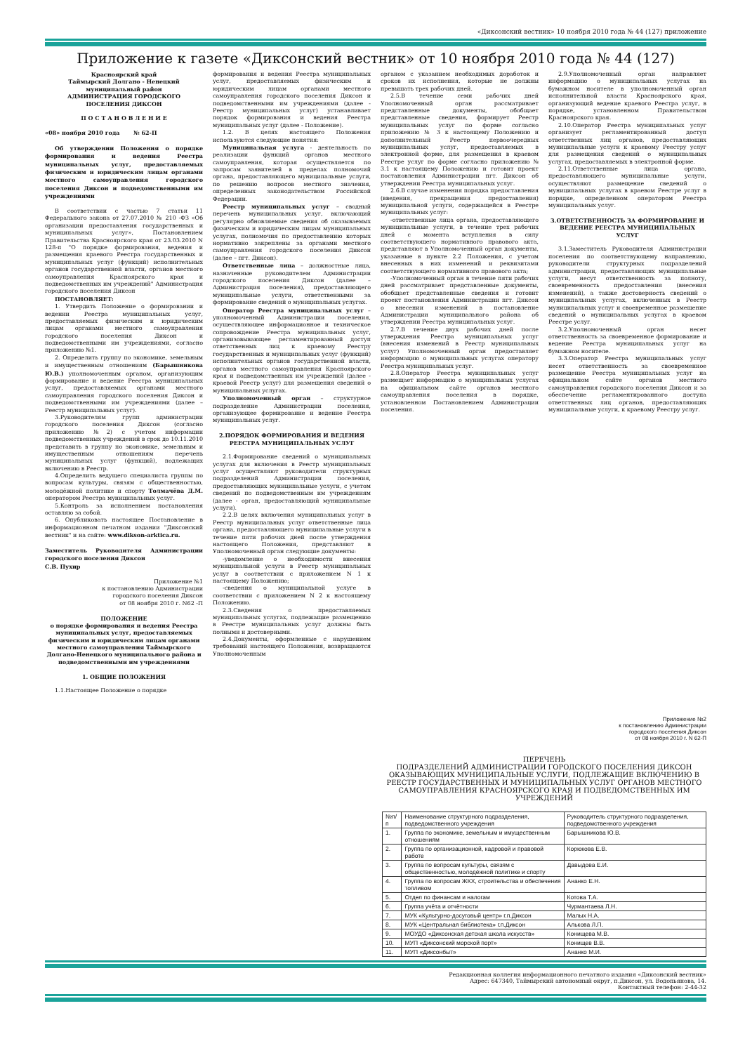«Диксонский вестник» 10 ноября 2010 года № 44 (127) приложение
Приложение к газете «Диксонский вестник» от 10 ноября 2010 года № 44 (127)
Красноярский край
Таймырский Долгано - Ненецкий муниципальный район
АДМИНИСТРАЦИЯ ГОРОДСКОГО ПОСЕЛЕНИЯ ДИКСОН
П О С Т А Н О В Л Е Н И Е
«08» ноября 2010 года № 62-П
Об утверждении Положения о порядке формирования и ведения Реестра муниципальных услуг, предоставляемых физическим и юридическим лицам органами местного самоуправления городского поселения Диксон и подведомственными им учреждениями
В соответствии с частью 7 статьи 11 Федерального закона от 27.07.2010 № 210 -ФЗ «Об организации предоставления государственных и муниципальных услуг», Постановлением Правительства Красноярского края от 23.03.2010 N 128-п "О порядке формирования, ведения и размещения краевого Реестра государственных и муниципальных услуг (функций) исполнительных органов государственной власти, органов местного самоуправления Красноярского края и подведомственных им учреждений" Администрация городского поселения Диксон
ПОСТАНОВЛЯЕТ:
1. Утвердить Положение о формировании и ведении Реестра муниципальных услуг, предоставляемых физическим и юридическим лицам органами местного самоуправления городского поселения Диксон и подведомственными им учреждениями, согласно приложению №1.
2. Определить группу по экономике, земельным и имущественным отношениям (Барышникова Ю.В.) уполномоченным органом, организующим формирование и ведение Реестра муниципальных услуг, предоставляемых органами местного самоуправления городского поселения Диксон и подведомственными им учреждениями (далее – Реестр муниципальных услуг).
3.Руководителям групп администрации городского поселения Диксон (согласно приложению №2) с учетом информации подведомственных учреждений в срок до 10.11.2010 представить в группу по экономике, земельным и имущественным отношениям перечень муниципальных услуг (функций), подлежащих включению в Реестр.
4.Определить ведущего специалиста группы по вопросам культуры, связям с общественностью, молодёжной политике и спорту Толмачёва Д.М. оператором Реестра муниципальных услуг.
5.Контроль за исполнением постановления оставляю за собой.
6. Опубликовать настоящее Постановление в информационном печатном издании "Диксонский вестник" и на сайте: www.dikson-arktica.ru.
Заместитель Руководителя Администрации городского поселения Диксон
С.В. Пухир
Приложение №1
к постановлению Администрации
городского поселения Диксон
от 08 ноября 2010 г. N62 -П
ПОЛОЖЕНИЕ
о порядке формирования и ведения Реестра муниципальных услуг, предоставляемых физическим и юридическим лицам органами местного самоуправления Таймырского Долгано-Ненецкого муниципального района и подведомственными им учреждениями
1. ОБЩИЕ ПОЛОЖЕНИЯ
1.1.Настоящее Положение о порядке
формирования и ведения Реестра муниципальных услуг, предоставляемых физическим и юридическим лицам органами местного самоуправления городского поселения Диксон и подведомственными им учреждениями (далее - Реестр муниципальных услуг) устанавливает порядок формирования и ведения Реестра муниципальных услуг (далее - Положение).
1.2. В целях настоящего Положения используются следующие понятия:
Муниципальная услуга - деятельность по реализации функций органов местного самоуправления, которая осуществляется по запросам заявителей в пределах полномочий органа, предоставляющего муниципальные услуги, по решению вопросов местного значения, определенных законодательством Российской Федерации.
Реестр муниципальных услуг – сводный перечень муниципальных услуг, включающий регулярно обновляемые сведения об оказываемых физическим и юридическим лицам муниципальных услугах, полномочия по предоставлению которых нормативно закреплены за органами местного самоуправления городского поселения Диксон (далее – пгт. Диксон).
Ответственные лица – должностные лица, назначенные руководителем Администрации городского поселения Диксон (далее – Администрация поселения), предоставляющего муниципальные услуги, ответственными за формирование сведений о муниципальных услугах.
Оператор Реестра муниципальных услуг – уполномоченный Администрации поселения, осуществляющее информационное и техническое сопровождение Реестра муниципальных услуг, организовывающее регламентированный доступ ответственных лиц к краевому Реестру государственных и муниципальных услуг (функций) исполнительных органов государственной власти, органов местного самоуправления Красноярского края и подведомственных им учреждений (далее - краевой Реестр услуг) для размещения сведений о муниципальных услугах.
Уполномоченный орган – структурное подразделение Администрации поселения, организующее формирование и ведение Реестра муниципальных услуг.
2.ПОРЯДОК ФОРМИРОВАНИЯ И ВЕДЕНИЯ РЕЕСТРА МУНИЦИПАЛЬНЫХ УСЛУГ
2.1.Формирование сведений о муниципальных услугах для включения в Реестр муниципальных услуг осуществляют руководители структурных подразделений Администрации поселения, предоставляющих муниципальные услуги, с учетом сведений по подведомственным им учреждениям (далее - орган, предоставляющий муниципальные услуги).
2.2.В целях включения муниципальных услуг в Реестр муниципальных услуг ответственные лица органа, предоставляющего муниципальные услуги в течение пяти рабочих дней после утверждения настоящего Положения, представляют в Уполномоченный орган следующие документы:
-уведомление о необходимости внесения муниципальной услуги в Реестр муниципальных услуг в соответствии с приложением N 1 к настоящему Положению;
-сведения о муниципальной услуге в соответствии с приложением N 2 к настоящему Положению.
2.3.Сведения о предоставляемых муниципальных услугах, подлежащие размещению в Реестре муниципальных услуг должны быть полными и достоверными.
2.4.Документы, оформленные с нарушением требований настоящего Положения, возвращаются Уполномоченным
органом с указанием необходимых доработок и сроков их исполнения, которые не должны превышать трех рабочих дней.
2.5.В течение семи рабочих дней Уполномоченный орган рассматривает представленные документы, обобщает представленные сведения, формирует Реестр муниципальных услуг по форме согласно приложению № 3 к настоящему Положению и дополнительный Реестр первоочередных муниципальных услуг, предоставляемых в электронной форме, для размещения в краевом Реестре услуг по форме согласно приложению № 3.1 к настоящему Положению и готовит проект постановления Администрации пгт. Диксон об утверждении Реестра муниципальных услуг.
2.6.В случае изменения порядка предоставления (введения, прекращения предоставления) муниципальной услуги, содержащейся в Реестре муниципальных услуг:
-ответственные лица органа, предоставляющего муниципальные услуги, в течение трех рабочих дней с момента вступления в силу соответствующего нормативного правового акта, представляют в Уполномоченный орган документы, указанные в пункте 2.2 Положения, с учетом внесенных в них изменений и реквизитами соответствующего нормативного правового акта;
-Уполномоченный орган в течение пяти рабочих дней рассматривает представленные документы, обобщает представленные сведения и готовит проект постановления Администрации пгт. Диксон о внесении изменений в постановление Администрации муниципального района об утверждении Реестра муниципальных услуг.
2.7.В течение двух рабочих дней после утверждения Реестра муниципальных услуг (внесения изменений в Реестр муниципальных услуг) Уполномоченный орган предоставляет информацию о муниципальных услугах оператору Реестра муниципальных услуг.
2.8.Оператор Реестра муниципальных услуг размещает информацию о муниципальных услугах на официальном сайте органов местного самоуправления поселения в порядке, установленном Постановлением Администрации поселения.
2.9.Уполномоченный орган направляет информацию о муниципальных услугах на бумажном носителе в уполномоченный орган исполнительной власти Красноярского края, организующий ведение краевого Реестра услуг, в порядке, установленном Правительством Красноярского края.
2.10.Оператор Реестра муниципальных услуг организует регламентированный доступ ответственных лиц органов, предоставляющих муниципальные услуги к краевому Реестру услуг для размещения сведений о муниципальных услугах, предоставляемых в электронной форме.
2.11.Ответственные лица органа, предоставляющего муниципальные услуги, осуществляют размещение сведений о муниципальных услугах в краевом Реестре услуг в порядке, определенном оператором Реестра муниципальных услуг.
3.ОТВЕТСТВЕННОСТЬ ЗА ФОРМИРОВАНИЕ И ВЕДЕНИЕ РЕЕСТРА МУНИЦИПАЛЬНЫХ УСЛУГ
3.1.Заместитель Руководителя Администрации поселения по соответствующему направлению, руководители структурных подразделений администрации, предоставляющих муниципальные услуги, несут ответственность за полноту, своевременность предоставления (внесения изменений), а также достоверность сведений о муниципальных услугах, включенных в Реестр муниципальных услуг и своевременное размещение сведений о муниципальных услугах в краевом Реестре услуг.
3.2.Уполномоченный орган несет ответственность за своевременное формирование и ведение Реестра муниципальных услуг на бумажном носителе.
3.3.Оператор Реестра муниципальных услуг несет ответственность за своевременное размещение Реестра муниципальных услуг на официальном сайте органов местного самоуправления городского поселения Диксон и за обеспечение регламентированного доступа ответственных лиц органов, предоставляющих муниципальные услуги, к краевому Реестру услуг.
Приложение №2
к постановлению Администрации
городского поселения Диксон
от 08 ноября 2010 г. N 62-П
ПЕРЕЧЕНЬ
ПОДРАЗДЕЛЕНИЙ АДМИНИСТРАЦИИ ГОРОДСКОГО ПОСЕЛЕНИЯ ДИКСОН ОКАЗЫВАЮЩИХ МУНИЦИПАЛЬНЫЕ УСЛУГИ, ПОДЛЕЖАЩИЕ ВКЛЮЧЕНИЮ В РЕЕСТР ГОСУДАРСТВЕННЫХ И МУНИЦИПАЛЬНЫХ УСЛУГ ОРГАНОВ МЕСТНОГО САМОУПРАВЛЕНИЯ КРАСНОЯРСКОГО КРАЯ И ПОДВЕДОМСТВЕННЫХ ИМ УЧРЕЖДЕНИЙ
| №п/п | Наименование структурного подразделения, подведомственного учреждения | Руководитель структурного подразделения, подведомственного учреждения |
| --- | --- | --- |
| 1. | Группа по экономике, земельным и имущественным отношениям | Барышникова Ю.В. |
| 2. | Группа по организационной, кадровой и правовой работе | Корюкова Е.В. |
| 3. | Группа по вопросам культуры, связям с общественностью, молодёжной политике и спорту | Давыдова Е.И. |
| 4. | Группа по вопросам ЖКХ, строительства и обеспечения топливом | Ананко Е.Н. |
| 5. | Отдел по финансам и налогам | Котова Т.А. |
| 6. | Группа учёта и отчётности | Чурмантаева Л.Н. |
| 7. | МУК «Культурно-досуговый центр» г.п.Диксон | Малых Н.А. |
| 8. | МУК «Центральная библиотека» г.п.Диксон | Алькова Л.П. |
| 9. | МОУДО «Диксонская детская школа искусств» | Конищева М.В. |
| 10. | МУП «Диксонский морской порт» | Конищев В.В. |
| 11. | МУП «Диксонбыт» | Ананко М.И. |
Редакционная коллегия информационного печатного издания «Диксонский вестник»
Адрес: 647340, Таймырский автономный округ, п.Диксон, ул. Водопьянова, 14.
Контактный телефон: 2-44-32